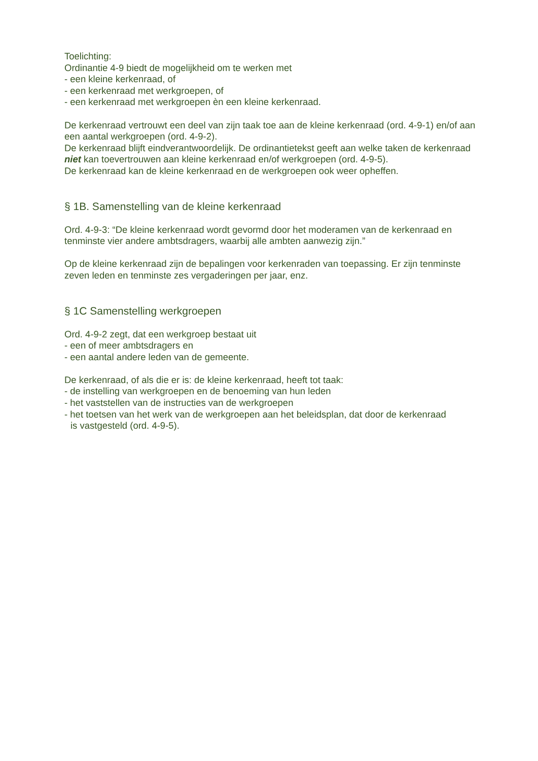Toelichting:
Ordinantie 4-9 biedt de mogelijkheid om te werken met
- een kleine kerkenraad, of
- een kerkenraad met werkgroepen, of
- een kerkenraad met werkgroepen èn een kleine kerkenraad.
De kerkenraad vertrouwt een deel van zijn taak toe aan de kleine kerkenraad (ord. 4-9-1) en/of aan een aantal werkgroepen (ord. 4-9-2).
De kerkenraad blijft eindverantwoordelijk. De ordinantietekst geeft aan welke taken de kerkenraad niet kan toevertrouwen aan kleine kerkenraad en/of werkgroepen (ord. 4-9-5).
De kerkenraad kan de kleine kerkenraad en de werkgroepen ook weer opheffen.
§ 1B. Samenstelling van de kleine kerkenraad
Ord. 4-9-3: “De kleine kerkenraad wordt gevormd door het moderamen van de kerkenraad en tenminste vier andere ambtsdragers, waarbij alle ambten aanwezig zijn.”
Op de kleine kerkenraad zijn de bepalingen voor kerkenraden van toepassing. Er zijn tenminste zeven leden en tenminste zes vergaderingen per jaar, enz.
§ 1C Samenstelling werkgroepen
Ord. 4-9-2 zegt, dat een werkgroep bestaat uit
- een of meer ambtsdragers en
- een aantal andere leden van de gemeente.
De kerkenraad, of als die er is: de kleine kerkenraad, heeft tot taak:
- de instelling van werkgroepen en de benoeming van hun leden
- het vaststellen van de instructies van de werkgroepen
- het toetsen van het werk van de werkgroepen aan het beleidsplan, dat door de kerkenraad
is vastgesteld (ord. 4-9-5).